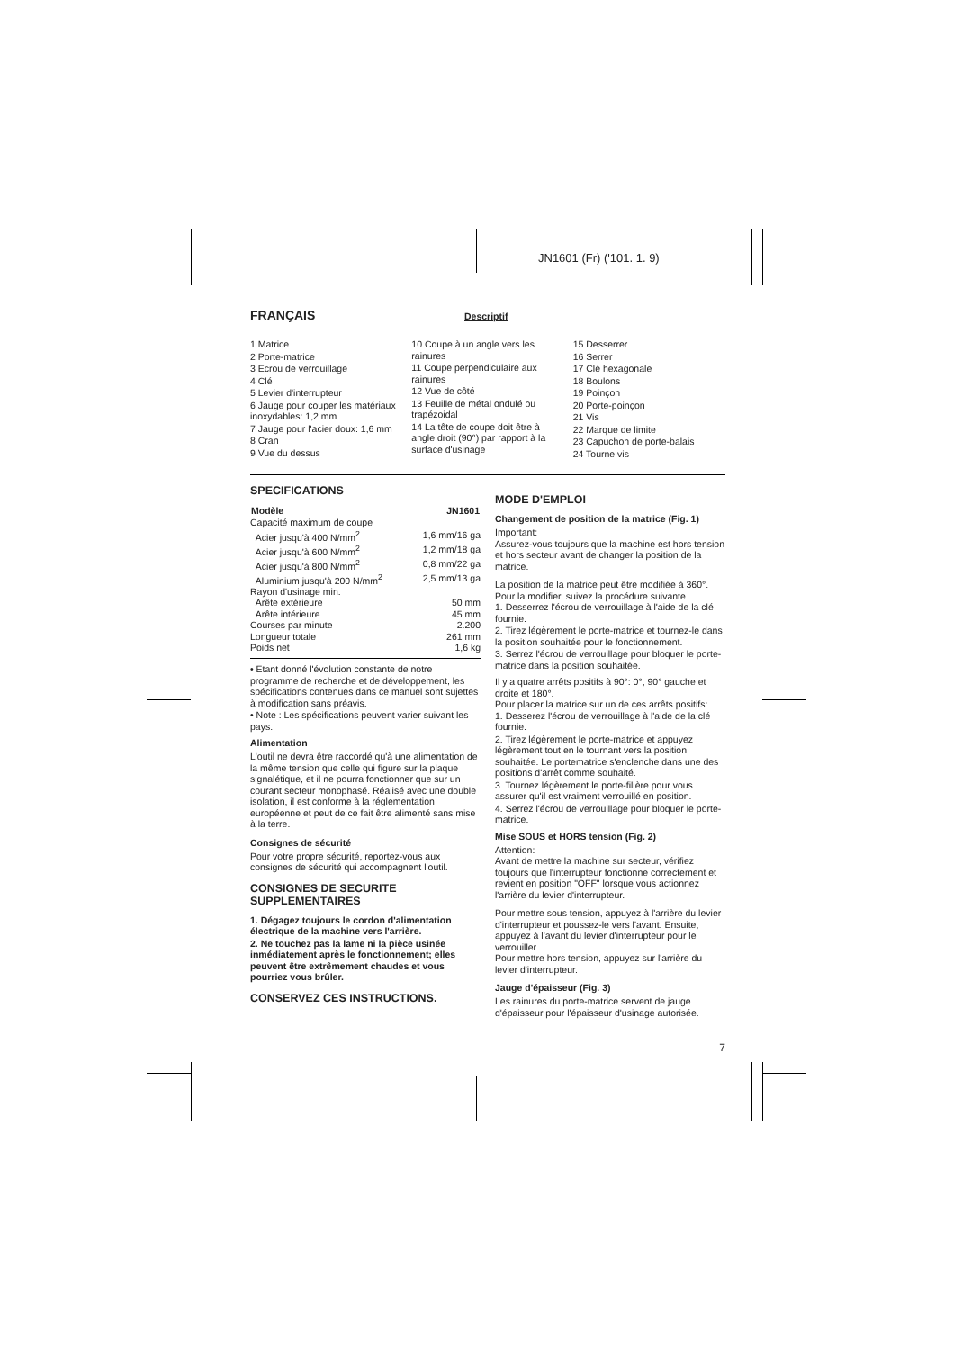JN1601 (Fr) ('101. 1. 9)
FRANÇAIS
Descriptif
1 Matrice
2 Porte-matrice
3 Ecrou de verrouillage
4 Clé
5 Levier d'interrupteur
6 Jauge pour couper les matériaux inoxydables: 1,2 mm
7 Jauge pour l'acier doux: 1,6 mm
8 Cran
9 Vue du dessus
10 Coupe à un angle vers les rainures
11 Coupe perpendiculaire aux rainures
12 Vue de côté
13 Feuille de métal ondulé ou trapézoidal
14 La tête de coupe doit être à angle droit (90°) par rapport à la surface d'usinage
15 Desserrer
16 Serrer
17 Clé hexagonale
18 Boulons
19 Poinçon
20 Porte-poinçon
21 Vis
22 Marque de limite
23 Capuchon de porte-balais
24 Tourne vis
SPECIFICATIONS
| Modèle | JN1601 |
| --- | --- |
| Capacité maximum de coupe | |
| Acier jusqu'à 400 N/mm<sup>2</sup> | 1,6 mm/16 ga |
| Acier jusqu'à 600 N/mm<sup>2</sup> | 1,2 mm/18 ga |
| Acier jusqu'à 800 N/mm<sup>2</sup> | 0,8 mm/22 ga |
| Aluminium jusqu'à 200 N/mm<sup>2</sup> | 2,5 mm/13 ga |
| Rayon d'usinage min. | |
| Arête extérieure | 50 mm |
| Arête intérieure | 45 mm |
| Courses par minute | 2.200 |
| Longueur totale | 261 mm |
| Poids net | 1,6 kg |
• Etant donné l'évolution constante de notre programme de recherche et de développement, les spécifications contenues dans ce manuel sont sujettes à modification sans préavis.
• Note : Les spécifications peuvent varier suivant les pays.
Alimentation
L'outil ne devra être raccordé qu'à une alimentation de la même tension que celle qui figure sur la plaque signalétique, et il ne pourra fonctionner que sur un courant secteur monophasé. Réalisé avec une double isolation, il est conforme à la réglementation européenne et peut de ce fait être alimenté sans mise à la terre.
Consignes de sécurité
Pour votre propre sécurité, reportez-vous aux consignes de sécurité qui accompagnent l'outil.
CONSIGNES DE SECURITE SUPPLEMENTAIRES
1. Dégagez toujours le cordon d'alimentation électrique de la machine vers l'arrière.
2. Ne touchez pas la lame ni la pièce usinée inmédiatement après le fonctionnement; elles peuvent être extrêmement chaudes et vous pourriez vous brûler.
CONSERVEZ CES INSTRUCTIONS.
MODE D'EMPLOI
Changement de position de la matrice (Fig. 1)
Important:
Assurez-vous toujours que la machine est hors tension et hors secteur avant de changer la position de la matrice.
La position de la matrice peut être modifiée à 360°. Pour la modifier, suivez la procédure suivante.
1. Desserrez l'écrou de verrouillage à l'aide de la clé fournie.
2. Tirez légèrement le porte-matrice et tournez-le dans la position souhaitée pour le fonctionnement.
3. Serrez l'écrou de verrouillage pour bloquer le porte-matrice dans la position souhaitée.
Il y a quatre arrêts positifs à 90°: 0°, 90° gauche et droite et 180°.
Pour placer la matrice sur un de ces arrêts positifs:
1. Desserez l'écrou de verrouillage à l'aide de la clé fournie.
2. Tirez légèrement le porte-matrice et appuyez légèrement tout en le tournant vers la position souhaitée. Le portematrice s'enclenche dans une des positions d'arrêt comme souhaité.
3. Tournez légèrement le porte-filière pour vous assurer qu'il est vraiment verrouillé en position.
4. Serrez l'écrou de verrouillage pour bloquer le porte-matrice.
Mise SOUS et HORS tension (Fig. 2)
Attention:
Avant de mettre la machine sur secteur, vérifiez toujours que l'interrupteur fonctionne correctement et revient en position "OFF" lorsque vous actionnez l'arrière du levier d'interrupteur.
Pour mettre sous tension, appuyez à l'arrière du levier d'interrupteur et poussez-le vers l'avant. Ensuite, appuyez à l'avant du levier d'interrupteur pour le verrouiller.
Pour mettre hors tension, appuyez sur l'arrière du levier d'interrupteur.
Jauge d'épaisseur (Fig. 3)
Les rainures du porte-matrice servent de jauge d'épaisseur pour l'épaisseur d'usinage autorisée.
7